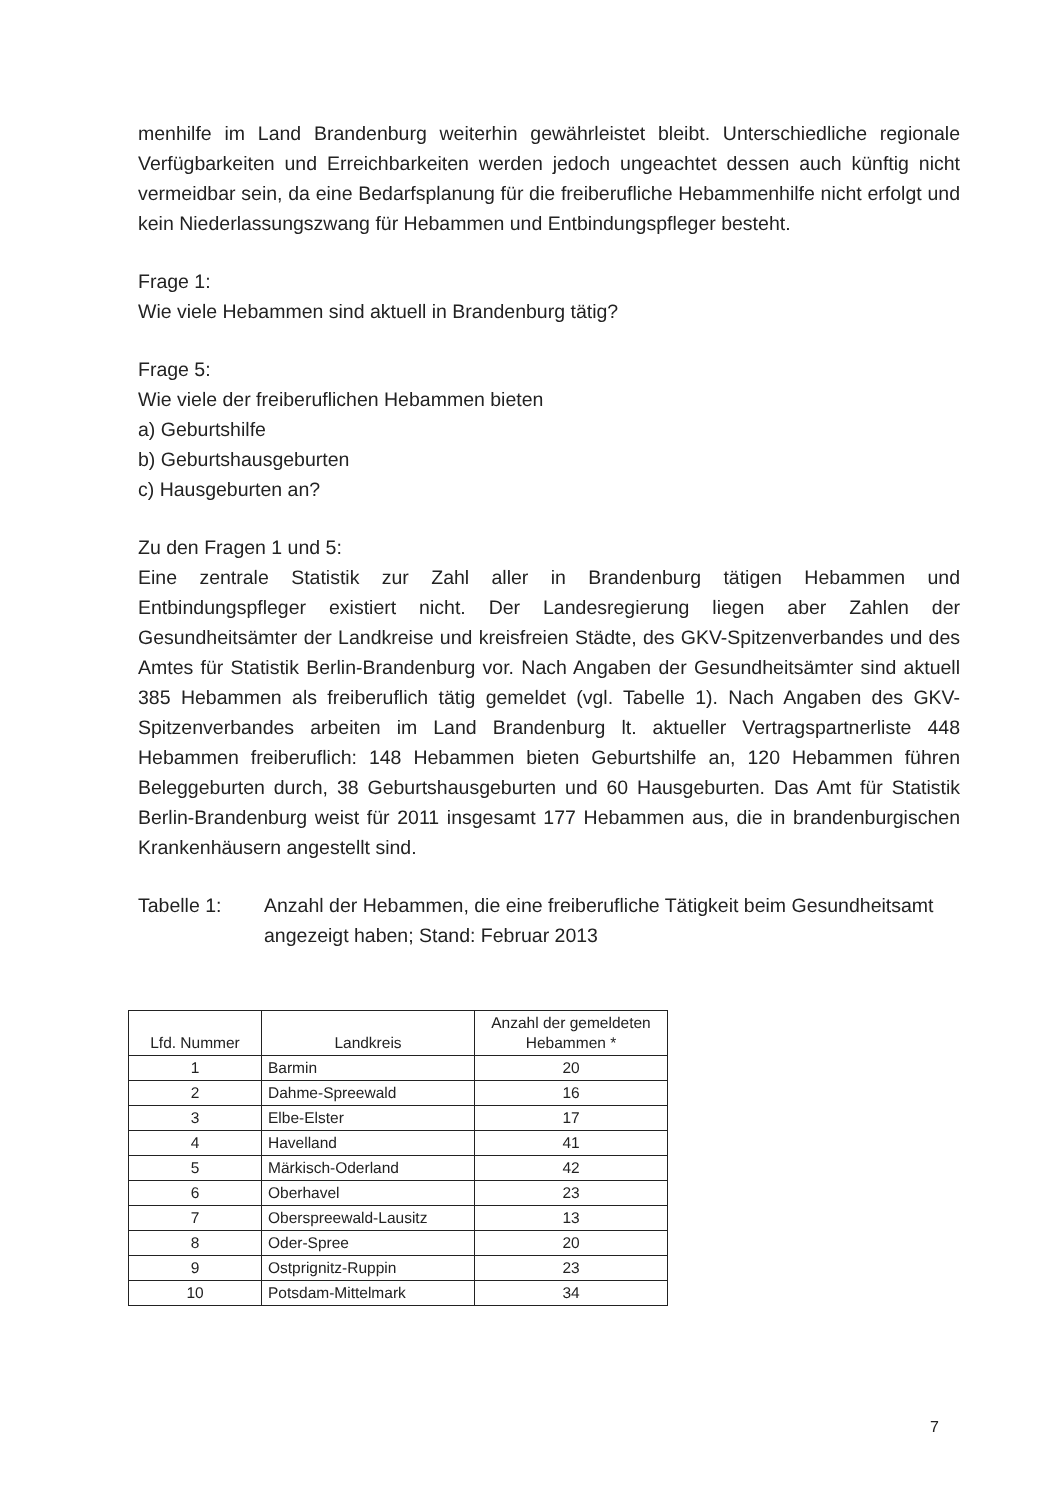menhilfe im Land Brandenburg weiterhin gewährleistet bleibt. Unterschiedliche regionale Verfügbarkeiten und Erreichbarkeiten werden jedoch ungeachtet dessen auch künftig nicht vermeidbar sein, da eine Bedarfsplanung für die freiberufliche Hebammenhilfe nicht erfolgt und kein Niederlassungszwang für Hebammen und Entbindungspfleger besteht.
Frage 1:
Wie viele Hebammen sind aktuell in Brandenburg tätig?
Frage 5:
Wie viele der freiberuflichen Hebammen bieten
a) Geburtshilfe
b) Geburtshausgeburten
c) Hausgeburten an?
Zu den Fragen 1 und 5:
Eine zentrale Statistik zur Zahl aller in Brandenburg tätigen Hebammen und Entbindungspfleger existiert nicht. Der Landesregierung liegen aber Zahlen der Gesundheitsämter der Landkreise und kreisfreien Städte, des GKV-Spitzenverbandes und des Amtes für Statistik Berlin-Brandenburg vor. Nach Angaben der Gesundheitsämter sind aktuell 385 Hebammen als freiberuflich tätig gemeldet (vgl. Tabelle 1). Nach Angaben des GKV-Spitzenverbandes arbeiten im Land Brandenburg lt. aktueller Vertragspartnerliste 448 Hebammen freiberuflich: 148 Hebammen bieten Geburtshilfe an, 120 Hebammen führen Beleggeburten durch, 38 Geburtshausgeburten und 60 Hausgeburten. Das Amt für Statistik Berlin-Brandenburg weist für 2011 insgesamt 177 Hebammen aus, die in brandenburgischen Krankenhäusern angestellt sind.
Tabelle 1: Anzahl der Hebammen, die eine freiberufliche Tätigkeit beim Gesundheitsamt angezeigt haben; Stand: Februar 2013
| Lfd. Nummer | Landkreis | Anzahl der gemeldeten Hebammen * |
| --- | --- | --- |
| 1 | Barmin | 20 |
| 2 | Dahme-Spreewald | 16 |
| 3 | Elbe-Elster | 17 |
| 4 | Havelland | 41 |
| 5 | Märkisch-Oderland | 42 |
| 6 | Oberhavel | 23 |
| 7 | Oberspreewald-Lausitz | 13 |
| 8 | Oder-Spree | 20 |
| 9 | Ostprignitz-Ruppin | 23 |
| 10 | Potsdam-Mittelmark | 34 |
7